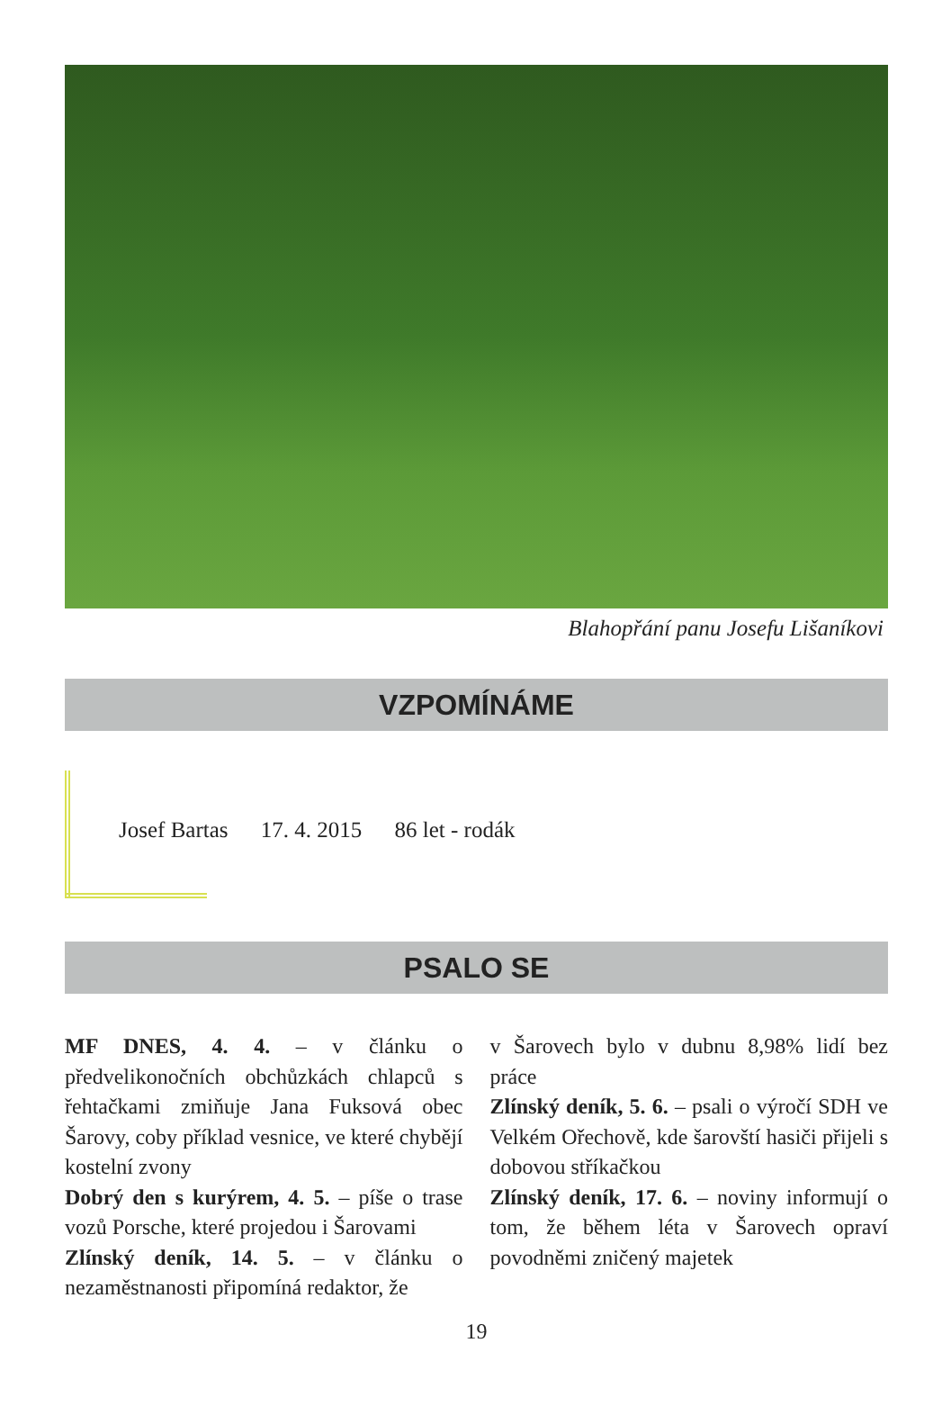Blahopřání panu Josefu Lišaníkovi
VZPOMÍNÁME
Josef Bartas 17. 4. 2015 86 let - rodák
PSALO SE
MF DNES, 4. 4. – v článku o předvelikonočních obchůzkách chlapců s řehtačkami zmiňuje Jana Fuksová obec Šarovy, coby příklad vesnice, ve které chybějí kostelní zvony
Dobrý den s kurýrem, 4. 5. – píše o trase vozů Porsche, které projedou i Šarovami
Zlínský deník, 14. 5. – v článku o nezaměstnanosti připomíná redaktor, že
v Šarovech bylo v dubnu 8,98% lidí bez práce
Zlínský deník, 5. 6. – psali o výročí SDH ve Velkém Ořechově, kde šarovští hasiči přijeli s dobovou stříkačkou
Zlínský deník, 17. 6. – noviny informují o tom, že během léta v Šarovech opraví povodněmi zničený majetek
19